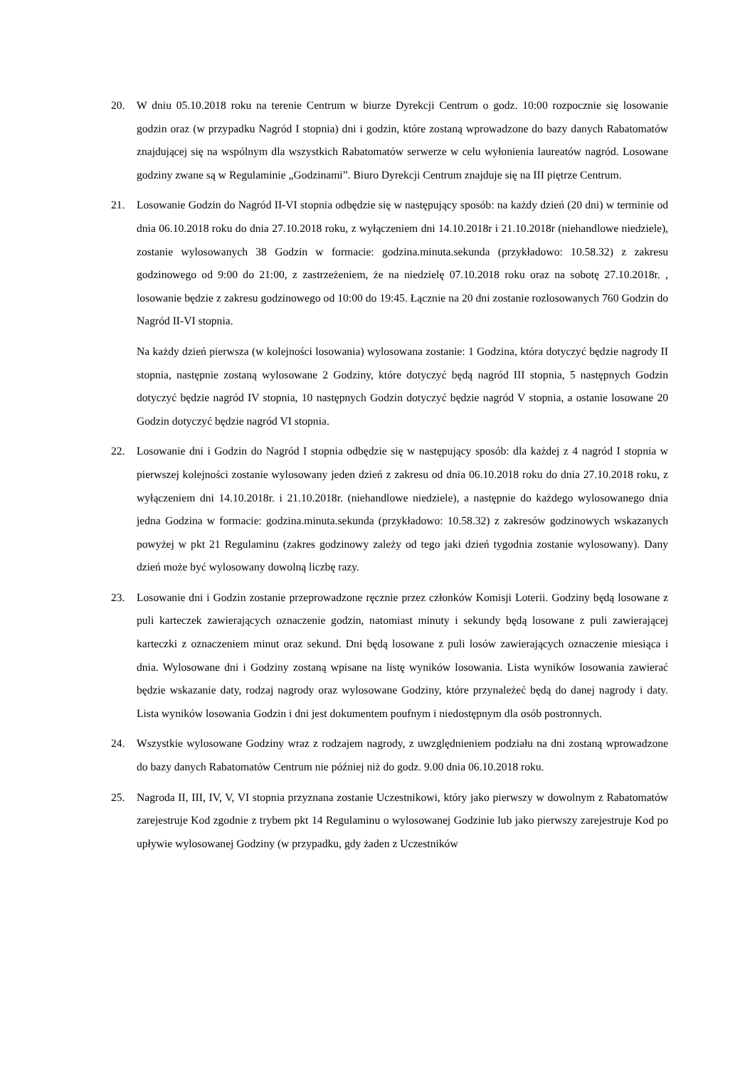20. W dniu 05.10.2018 roku na terenie Centrum w biurze Dyrekcji Centrum o godz. 10:00 rozpocznie się losowanie godzin oraz (w przypadku Nagród I stopnia) dni i godzin, które zostaną wprowadzone do bazy danych Rabatomatów znajdującej się na wspólnym dla wszystkich Rabatomatów serwerze w celu wyłonienia laureatów nagród. Losowane godziny zwane są w Regulaminie „Godzinami”. Biuro Dyrekcji Centrum znajduje się na III piętrze Centrum.
21. Losowanie Godzin do Nagród II-VI stopnia odbędzie się w następujący sposób: na każdy dzień (20 dni) w terminie od dnia 06.10.2018 roku do dnia 27.10.2018 roku, z wyłączeniem dni 14.10.2018r i 21.10.2018r (niehandlowe niedziele), zostanie wylosowanych 38 Godzin w formacie: godzina.minuta.sekunda (przykładowo: 10.58.32) z zakresu godzinowego od 9:00 do 21:00, z zastrzeżeniem, że na niedzielę 07.10.2018 roku oraz na sobotę 27.10.2018r. , losowanie będzie z zakresu godzinowego od 10:00 do 19:45. Łącznie na 20 dni zostanie rozlosowanych 760 Godzin do Nagród II-VI stopnia.
Na każdy dzień pierwsza (w kolejności losowania) wylosowana zostanie: 1 Godzina, która dotyczyć będzie nagrody II stopnia, następnie zostaną wylosowane 2 Godziny, które dotyczyć będą nagród III stopnia, 5 następnych Godzin dotyczyć będzie nagród IV stopnia, 10 następnych Godzin dotyczyć będzie nagród V stopnia, a ostanie losowane 20 Godzin dotyczyć będzie nagród VI stopnia.
22. Losowanie dni i Godzin do Nagród I stopnia odbędzie się w następujący sposób: dla każdej z 4 nagród I stopnia w pierwszej kolejności zostanie wylosowany jeden dzień z zakresu od dnia 06.10.2018 roku do dnia 27.10.2018 roku, z wyłączeniem dni 14.10.2018r. i 21.10.2018r. (niehandlowe niedziele), a następnie do każdego wylosowanego dnia jedna Godzina w formacie: godzina.minuta.sekunda (przykładowo: 10.58.32) z zakresów godzinowych wskazanych powyżej w pkt 21 Regulaminu (zakres godzinowy zależy od tego jaki dzień tygodnia zostanie wylosowany). Dany dzień może być wylosowany dowolną liczbę razy.
23. Losowanie dni i Godzin zostanie przeprowadzone ręcznie przez członków Komisji Loterii. Godziny będą losowane z puli karteczek zawierających oznaczenie godzin, natomiast minuty i sekundy będą losowane z puli zawierającej karteczki z oznaczeniem minut oraz sekund. Dni będą losowane z puli losów zawierających oznaczenie miesiąca i dnia. Wylosowane dni i Godziny zostaną wpisane na listę wyników losowania. Lista wyników losowania zawierać będzie wskazanie daty, rodzaj nagrody oraz wylosowane Godziny, które przynależeć będą do danej nagrody i daty. Lista wyników losowania Godzin i dni jest dokumentem poufnym i niedostępnym dla osób postronnych.
24. Wszystkie wylosowane Godziny wraz z rodzajem nagrody, z uwzględnieniem podziału na dni zostaną wprowadzone do bazy danych Rabatomatów Centrum nie później niż do godz. 9.00 dnia 06.10.2018 roku.
25. Nagroda II, III, IV, V, VI stopnia przyznana zostanie Uczestnikowi, który jako pierwszy w dowolnym z Rabatomatów zarejestruje Kod zgodnie z trybem pkt 14 Regulaminu o wylosowanej Godzinie lub jako pierwszy zarejestruje Kod po upływie wylosowanej Godziny (w przypadku, gdy żaden z Uczestników